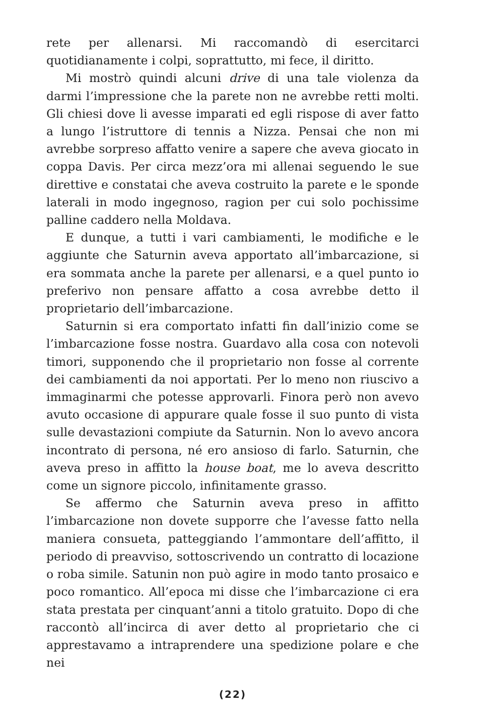rete per allenarsi. Mi raccomandò di esercitarci quotidianamente i colpi, soprattutto, mi fece, il diritto.
Mi mostrò quindi alcuni drive di una tale violenza da darmi l’impressione che la parete non ne avrebbe retti molti. Gli chiesi dove li avesse imparati ed egli rispose di aver fatto a lungo l’istruttore di tennis a Nizza. Pensai che non mi avrebbe sorpreso affatto venire a sapere che aveva giocato in coppa Davis. Per circa mezz’ora mi allenai seguendo le sue direttive e constatai che aveva costruito la parete e le sponde laterali in modo ingegnoso, ragion per cui solo pochissime palline caddero nella Moldava.
E dunque, a tutti i vari cambiamenti, le modifiche e le aggiunte che Saturnin aveva apportato all’imbarcazione, si era sommata anche la parete per allenarsi, e a quel punto io preferivo non pensare affatto a cosa avrebbe detto il proprietario dell’imbarcazione.
Saturnin si era comportato infatti fin dall’inizio come se l’imbarcazione fosse nostra. Guardavo alla cosa con notevoli timori, supponendo che il proprietario non fosse al corrente dei cambiamenti da noi apportati. Per lo meno non riuscivo a immaginarmi che potesse approvarli. Finora però non avevo avuto occasione di appurare quale fosse il suo punto di vista sulle devastazioni compiute da Saturnin. Non lo avevo ancora incontrato di persona, né ero ansioso di farlo. Saturnin, che aveva preso in affitto la house boat, me lo aveva descritto come un signore piccolo, infinitamente grasso.
Se affermo che Saturnin aveva preso in affitto l’imbarcazione non dovete supporre che l’avesse fatto nella maniera consueta, patteggiando l’ammontare dell’affitto, il periodo di preavviso, sottoscrivendo un contratto di locazione o roba simile. Satunin non può agire in modo tanto prosaico e poco romantico. All’epoca mi disse che l’imbarcazione ci era stata prestata per cinquant’anni a titolo gratuito. Dopo di che raccontò all’incirca di aver detto al proprietario che ci apprestavamo a intraprendere una spedizione polare e che nei
(22)